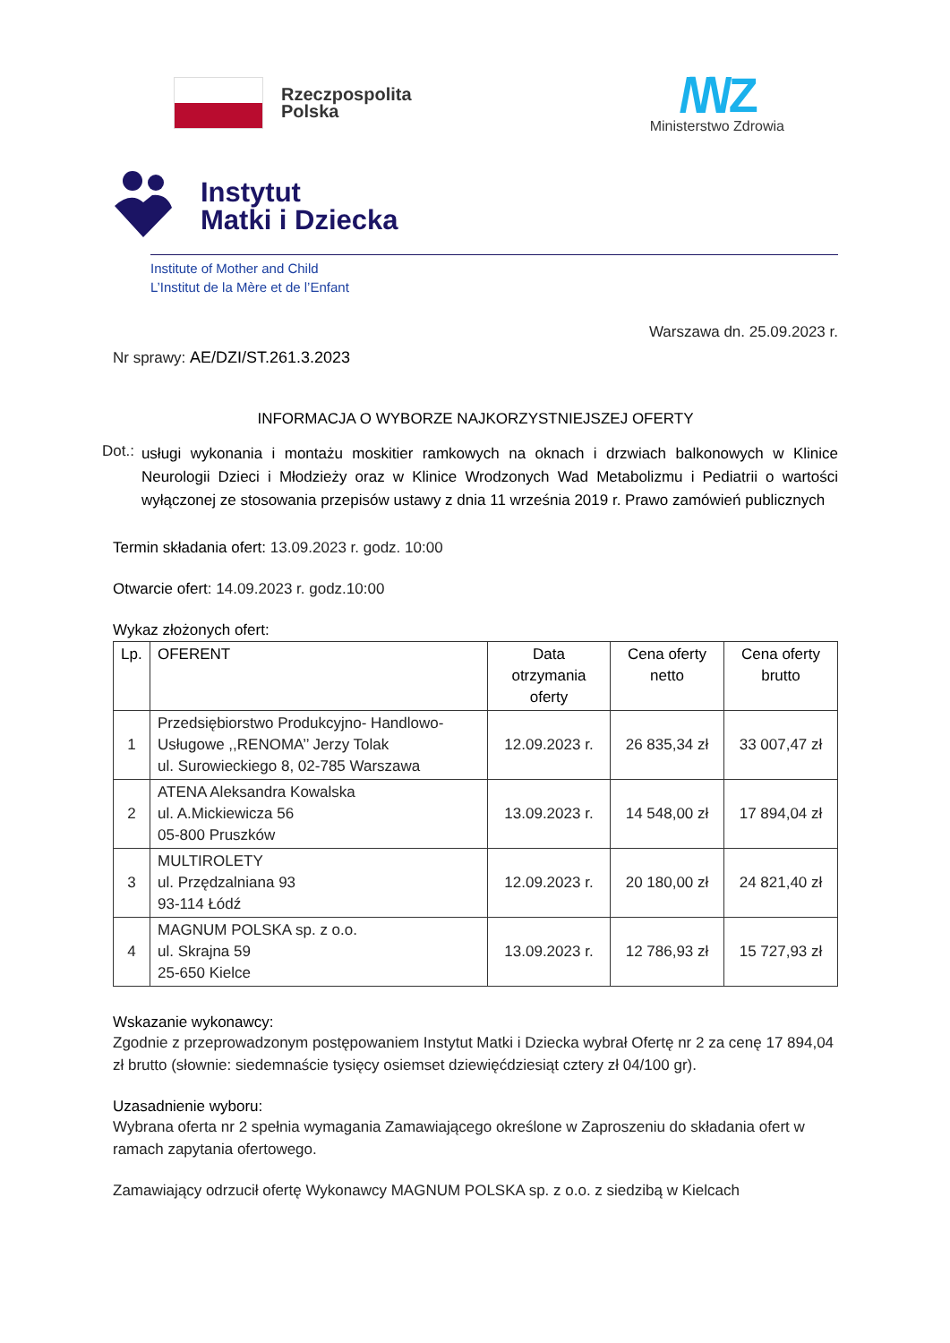Rzeczpospolita
Polska
/\/\/Z
Ministerstwo Zdrowia
Instytut
Matki i Dziecka
Institute of Mother and Child
L’Institut de la Mère et de l’Enfant
Warszawa dn. 25.09.2023 r.
Nr sprawy: AE/DZI/ST.261.3.2023
INFORMACJA O WYBORZE NAJKORZYSTNIEJSZEJ OFERTY
Dot.:
usługi wykonania i montażu moskitier ramkowych na oknach i drzwiach balkonowych w Klinice Neurologii Dzieci i Młodzieży oraz w Klinice Wrodzonych Wad Metabolizmu i Pediatrii o wartości wyłączonej ze stosowania przepisów ustawy z dnia 11 września 2019 r. Prawo zamówień publicznych
Termin składania ofert: 13.09.2023 r. godz. 10:00
Otwarcie ofert: 14.09.2023 r. godz.10:00
Wykaz złożonych ofert:
| Lp. | OFERENT | Data otrzymania oferty | Cena oferty netto | Cena oferty brutto |
| --- | --- | --- | --- | --- |
| 1 | Przedsiębiorstwo Produkcyjno- Handlowo-Usługowe ,,RENOMA’’ Jerzy Tolak ul. Surowieckiego 8, 02-785 Warszawa | 12.09.2023 r. | 26 835,34 zł | 33 007,47 zł |
| 2 | ATENA Aleksandra Kowalska ul. A.Mickiewicza 56 05-800 Pruszków | 13.09.2023 r. | 14 548,00 zł | 17 894,04 zł |
| 3 | MULTIROLETY ul. Przędzalniana 93 93-114 Łódź | 12.09.2023 r. | 20 180,00 zł | 24 821,40 zł |
| 4 | MAGNUM POLSKA sp. z o.o. ul. Skrajna 59 25-650 Kielce | 13.09.2023 r. | 12 786,93 zł | 15 727,93 zł |
Wskazanie wykonawcy:
Zgodnie z przeprowadzonym postępowaniem Instytut Matki i Dziecka wybrał Ofertę nr 2 za cenę 17 894,04 zł brutto (słownie: siedemnaście tysięcy osiemset dziewięćdziesiąt cztery zł 04/100 gr).
Uzasadnienie wyboru:
Wybrana oferta nr 2 spełnia wymagania Zamawiającego określone w Zaproszeniu do składania ofert w ramach zapytania ofertowego.
Zamawiający odrzucił ofertę Wykonawcy MAGNUM POLSKA sp. z o.o. z siedzibą w Kielcach